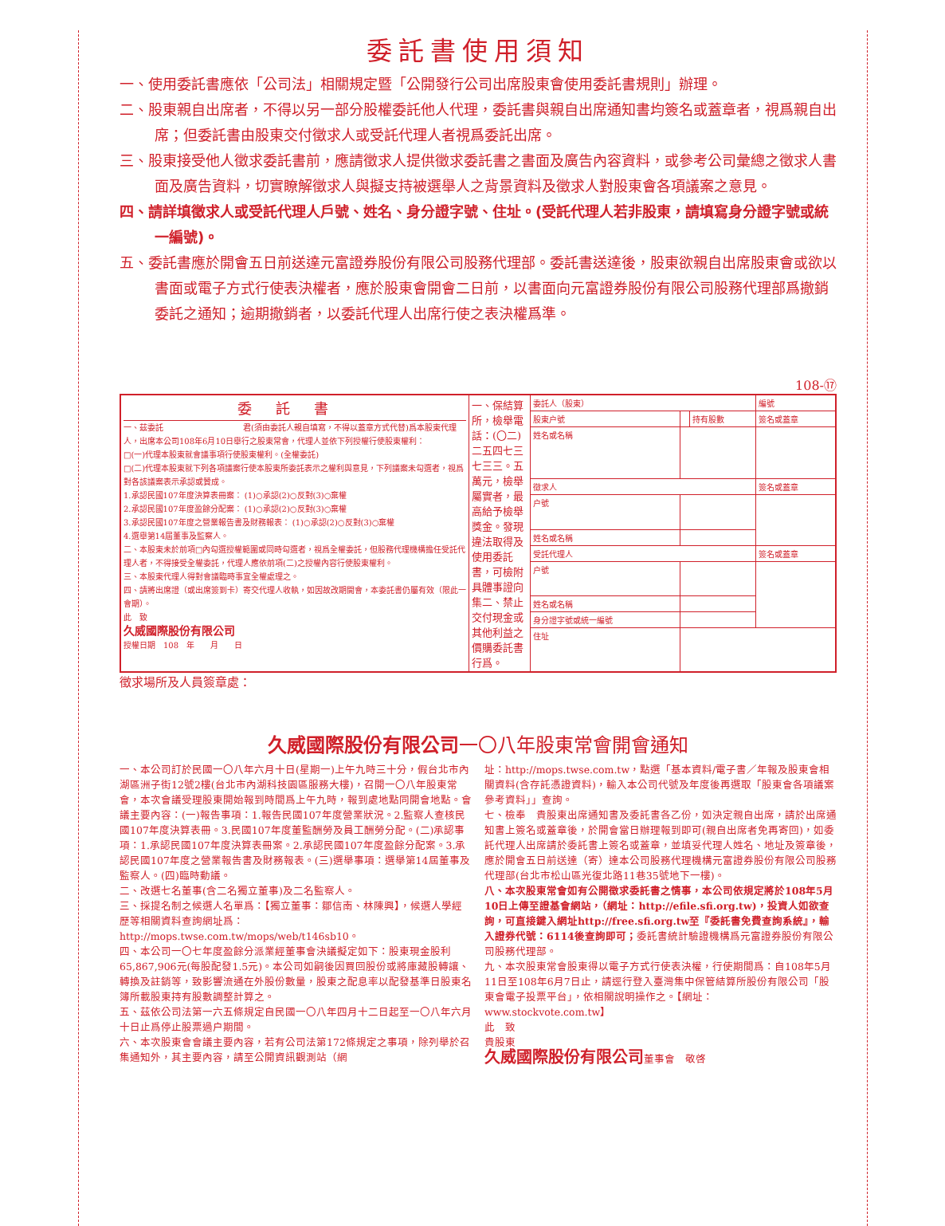委託書使用須知
一、使用委託書應依「公司法」相關規定暨「公開發行公司出席股東會使用委託書規則」辦理。
二、股東親自出席者，不得以另一部分股權委託他人代理，委託書與親自出席通知書均簽名或蓋章者，視爲親自出席；但委託書由股東交付徵求人或受託代理人者視爲委託出席。
三、股東接受他人徵求委託書前，應請徵求人提供徵求委託書之書面及廣告內容資料，或參考公司彙總之徵求人書面及廣告資料，切實瞭解徵求人與擬支持被選舉人之背景資料及徵求人對股東會各項議案之意見。
四、請詳填徵求人或受託代理人戶號、姓名、身分證字號、住址。(受託代理人若非股東，請填寫身分證字號或統一編號)。
五、委託書應於開會五日前送達元富證券股份有限公司股務代理部。委託書送達後，股東欲親自出席股東會或欲以書面或電子方式行使表決權者，應於股東會開會二日前，以書面向元富證券股份有限公司股務代理部爲撤銷委託之通知；逾期撤銷者，以委託代理人出席行使之表決權爲準。
108-⑰
| 委託書 一、茲委託 君(須由委託人親自填寫，不得以蓋章方式代替)爲本股東代理人，出席本公司108年6月10日舉行之股東常會，代理人並依下列授權行使股東權利： □(一)代理本股東就會議事項行使股東權利。(全權委託) □(二)代理本股東就下列各項議案行使本股東所委託表示之權利與意見，下列議案未勾選者，視爲對各該議案表示承認或贊成。 1.承認民國107年度決算表冊案： (1)○承認(2)○反對(3)○棄權 2.承認民國107年度盈餘分配案： (1)○承認(2)○反對(3)○棄權 3.承認民國107年度之營業報告書及財務報表： (1)○承認(2)○反對(3)○棄權 4.選舉第14屆董事及監察人。 二、本股東未於前項□內勾選授權範圍或同時勾選者，視爲全權委託，但股務代理機構擔任受託代理人者，不得接受全權委託，代理人應依前項(二)之授權內容行使股東權利。 三、本股東代理人得對會議臨時事宜全權處理之。 四、請將出席證（或出席簽到卡）寄交代理人收執，如因故改期開會，本委託書仍屬有效（限此一會期）。 此 致 久威國際股份有限公司 授權日期 108 年 月 日 | 一、保結算所，檢舉電話：(〇二)二五四七三七三三。五萬元，檢舉屬實者，最高給予檢舉獎金。發現違法取得及使用委託書，可檢附具體事證向集二、禁止交付現金或其他利益之價購委託書行爲。 | 委託人（股東） | | | 編號 |
| | | 股東户號 | | 持有股數 | 簽名或蓋章 |
| | | 姓名或名稱 | | | |
| | | 徵求人 | | | 簽名或蓋章 |
| | | 户號 | | | |
| | | 姓名或名稱 | | | |
| | | 受託代理人 | | | 簽名或蓋章 |
| | | 户號 | | | |
| | | 姓名或名稱 | | | |
| | | 身分證字號或統一編號 | | | |
| | | 住址 | | | |
徵求場所及人員簽章處：
久威國際股份有限公司一〇八年股東常會開會通知
一、本公司訂於民國一〇八年六月十日(星期一)上午九時三十分，假台北市內湖區洲子街12號2樓(台北市內湖科技園區服務大樓)，召開一〇八年股東常會，本次會議受理股東開始報到時間爲上午九時，報到處地點同開會地點。會議主要內容：(一)報告事項：1.報告民國107年度營業狀況。2.監察人查核民國107年度決算表冊。3.民國107年度董監酬勞及員工酬勞分配。(二)承認事項：1.承認民國107年度決算表冊案。2.承認民國107年度盈餘分配案。3.承認民國107年度之營業報告書及財務報表。(三)選舉事項：選舉第14屆董事及監察人。(四)臨時動議。
二、改選七名董事(含二名獨立董事)及二名監察人。
三、採提名制之候選人名單爲：【獨立董事：鄒信南、林陳興】，候選人學經歷等相關資料查詢網址爲：http://mops.twse.com.tw/mops/web/t146sb10。
四、本公司一〇七年度盈餘分派業經董事會決議擬定如下：股東現金股利65,867,906元(每股配發1.5元)。本公司如嗣後因買回股份或將庫藏股轉讓、轉換及註銷等，致影響流通在外股份數量，股東之配息率以配發基準日股東名簿所載股東持有股數調整計算之。
五、茲依公司法第一六五條規定自民國一〇八年四月十二日起至一〇八年六月十日止爲停止股票過户期間。
六、本次股東會會議主要內容，若有公司法第172條規定之事項，除列舉於召集通知外，其主要內容，請至公開資訊觀測站（網
址：http://mops.twse.com.tw，點選「基本資料/電子書／年報及股東會相關資料(含存託憑證資料)，輸入本公司代號及年度後再選取「股東會各項議案參考資料」」查詢。
七、檢奉　貴股東出席通知書及委託書各乙份，如決定親自出席，請於出席通知書上簽名或蓋章後，於開會當日辦理報到即可(親自出席者免再寄回)，如委託代理人出席請於委託書上簽名或蓋章，並填妥代理人姓名、地址及簽章後，應於開會五日前送達（寄）達本公司股務代理機構元富證券股份有限公司股務代理部(台北市松山區光復北路11巷35號地下一樓)。
八、本次股東常會如有公開徵求委託書之情事，本公司依規定將於108年5月10日上傳至證基會網站，（網址：http://efile.sfi.org.tw)，投資人如欲查詢，可直接鍵入網址http://free.sfi.org.tw至『委託書免費查詢系統』，輸入證券代號：6114後查詢即可；委託書統計驗證機構爲元富證券股份有限公司股務代理部。
九、本次股東常會股東得以電子方式行使表決權，行使期間爲：自108年5月11日至108年6月7日止，請逕行登入臺灣集中保管結算所股份有限公司「股東會電子投票平台」，依相關說明操作之。【網址：www.stockvote.com.tw】
此　致
貴股東
久威國際股份有限公司董事會　敬啓